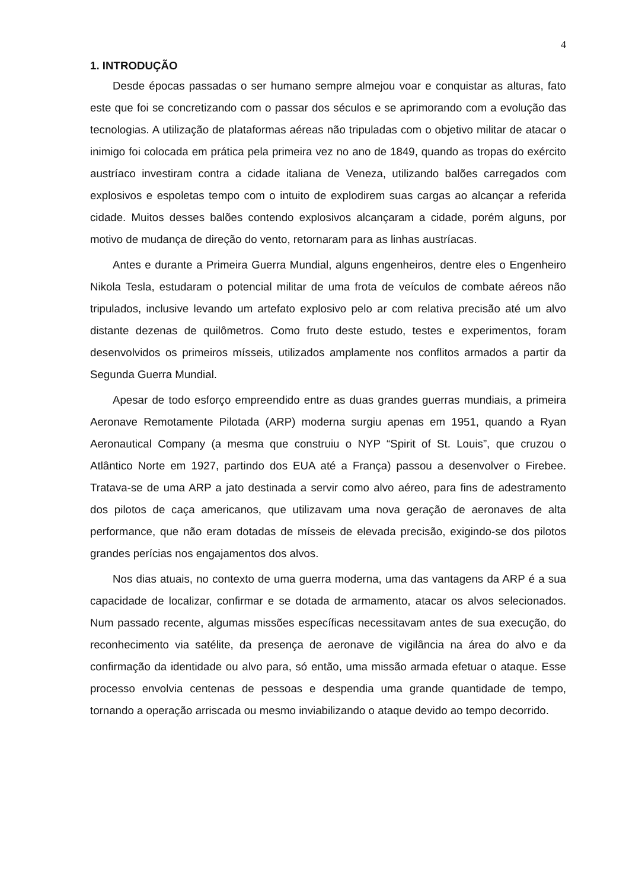4
1. INTRODUÇÃO
Desde épocas passadas o ser humano sempre almejou voar e conquistar as alturas, fato este que foi se concretizando com o passar dos séculos e se aprimorando com a evolução das tecnologias. A utilização de plataformas aéreas não tripuladas com o objetivo militar de atacar o inimigo foi colocada em prática pela primeira vez no ano de 1849, quando as tropas do exército austríaco investiram contra a cidade italiana de Veneza, utilizando balões carregados com explosivos e espoletas tempo com o intuito de explodirem suas cargas ao alcançar a referida cidade. Muitos desses balões contendo explosivos alcançaram a cidade, porém alguns, por motivo de mudança de direção do vento, retornaram para as linhas austríacas.
Antes e durante a Primeira Guerra Mundial, alguns engenheiros, dentre eles o Engenheiro Nikola Tesla, estudaram o potencial militar de uma frota de veículos de combate aéreos não tripulados, inclusive levando um artefato explosivo pelo ar com relativa precisão até um alvo distante dezenas de quilômetros. Como fruto deste estudo, testes e experimentos, foram desenvolvidos os primeiros mísseis, utilizados amplamente nos conflitos armados a partir da Segunda Guerra Mundial.
Apesar de todo esforço empreendido entre as duas grandes guerras mundiais, a primeira Aeronave Remotamente Pilotada (ARP) moderna surgiu apenas em 1951, quando a Ryan Aeronautical Company (a mesma que construiu o NYP “Spirit of St. Louis”, que cruzou o Atlântico Norte em 1927, partindo dos EUA até a França) passou a desenvolver o Firebee. Tratava-se de uma ARP a jato destinada a servir como alvo aéreo, para fins de adestramento dos pilotos de caça americanos, que utilizavam uma nova geração de aeronaves de alta performance, que não eram dotadas de mísseis de elevada precisão, exigindo-se dos pilotos grandes perícias nos engajamentos dos alvos.
Nos dias atuais, no contexto de uma guerra moderna, uma das vantagens da ARP é a sua capacidade de localizar, confirmar e se dotada de armamento, atacar os alvos selecionados. Num passado recente, algumas missões específicas necessitavam antes de sua execução, do reconhecimento via satélite, da presença de aeronave de vigilância na área do alvo e da confirmação da identidade ou alvo para, só então, uma missão armada efetuar o ataque. Esse processo envolvia centenas de pessoas e despendia uma grande quantidade de tempo, tornando a operação arriscada ou mesmo inviabilizando o ataque devido ao tempo decorrido.